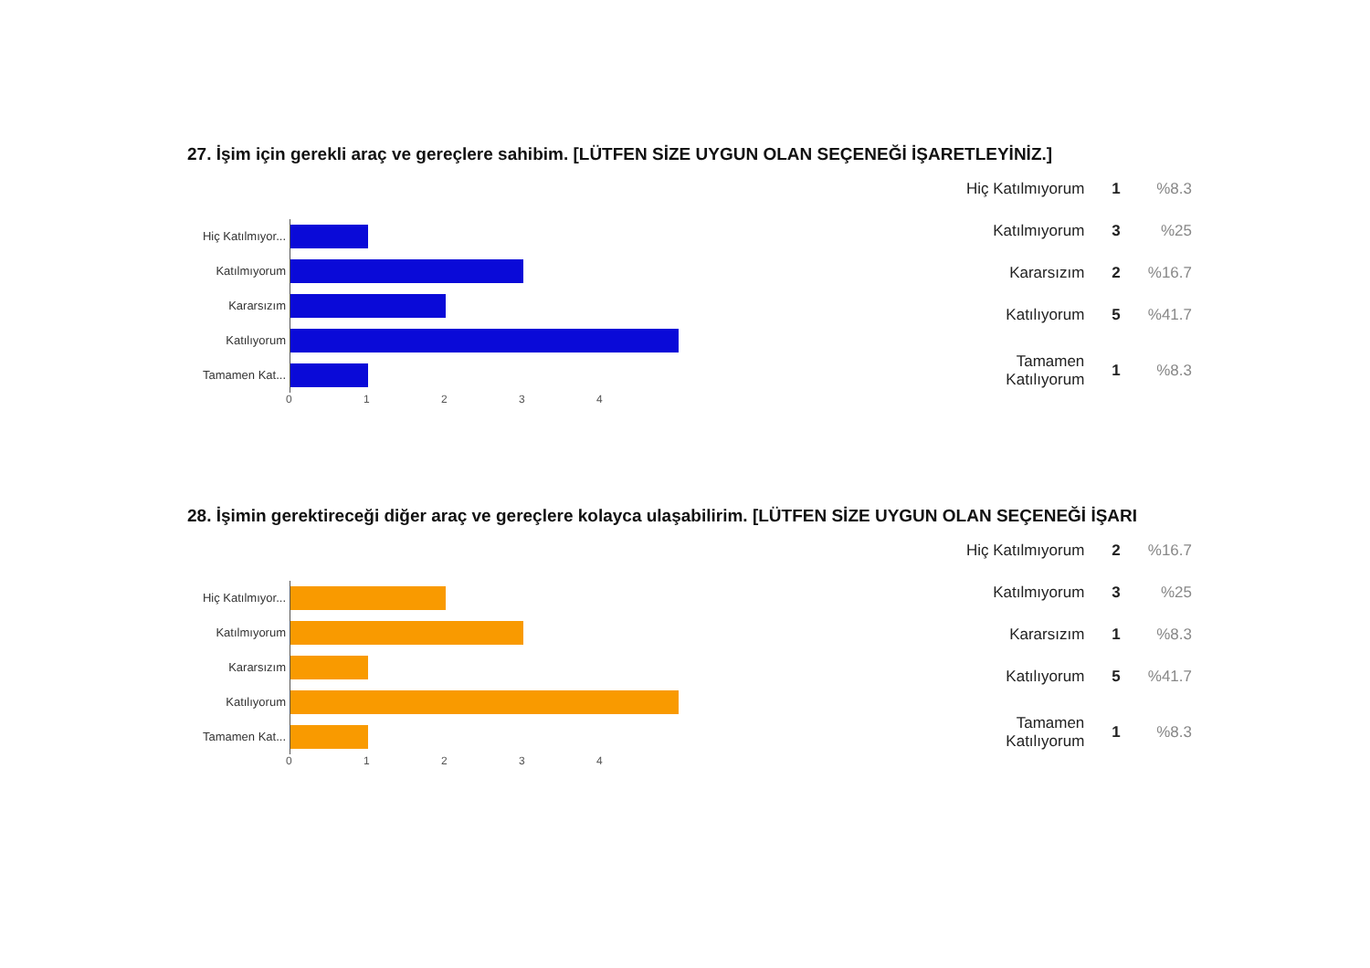27. İşim için gerekli araç ve gereçlere sahibim. [LÜTFEN SİZE UYGUN OLAN SEÇENEĞİ İŞARETLEYİNİZ.]
Hiç Katılmıyor...
Katılmıyorum
Kararsızım
Katılıyorum
Tamamen Kat...
01234
| Hiç Katılmıyorum | 1 | %8.3 |
| Katılmıyorum | 3 | %25 |
| Kararsızım | 2 | %16.7 |
| Katılıyorum | 5 | %41.7 |
| Tamamen Katılıyorum | 1 | %8.3 |
28. İşimin gerektireceği diğer araç ve gereçlere kolayca ulaşabilirim. [LÜTFEN SİZE UYGUN OLAN SEÇENEĞİ İŞARI
Hiç Katılmıyor...
Katılmıyorum
Kararsızım
Katılıyorum
Tamamen Kat...
01234
| Hiç Katılmıyorum | 2 | %16.7 |
| Katılmıyorum | 3 | %25 |
| Kararsızım | 1 | %8.3 |
| Katılıyorum | 5 | %41.7 |
| Tamamen Katılıyorum | 1 | %8.3 |